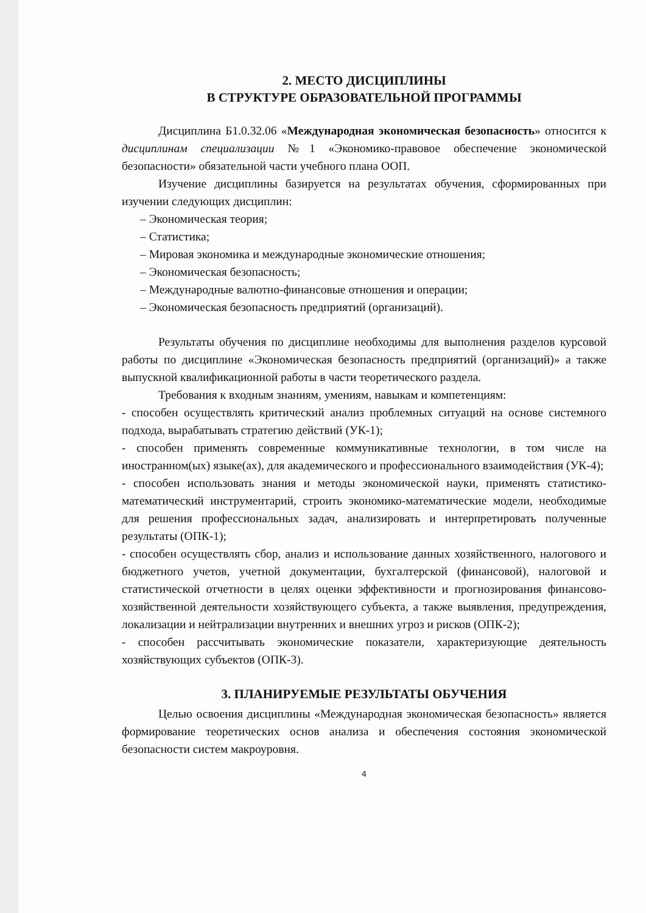2. МЕСТО ДИСЦИПЛИНЫ
В СТРУКТУРЕ ОБРАЗОВАТЕЛЬНОЙ ПРОГРАММЫ
Дисциплина Б1.0.32.06 «Международная экономическая безопасность» относится к дисциплинам специализации №1 «Экономико-правовое обеспечение экономической безопасности» обязательной части учебного плана ООП.
Изучение дисциплины базируется на результатах обучения, сформированных при изучении следующих дисциплин:
– Экономическая теория;
– Статистика;
– Мировая экономика и международные экономические отношения;
– Экономическая безопасность;
– Международные валютно-финансовые отношения и операции;
– Экономическая безопасность предприятий (организаций).
Результаты обучения по дисциплине необходимы для выполнения разделов курсовой работы по дисциплине «Экономическая безопасность предприятий (организаций)» а также выпускной квалификационной работы в части теоретического раздела.
Требования к входным знаниям, умениям, навыкам и компетенциям:
- способен осуществлять критический анализ проблемных ситуаций на основе системного подхода, вырабатывать стратегию действий (УК-1);
- способен применять современные коммуникативные технологии, в том числе на иностранном(ых) языке(ах), для академического и профессионального взаимодействия (УК-4);
- способен использовать знания и методы экономической науки, применять статистико-математический инструментарий, строить экономико-математические модели, необходимые для решения профессиональных задач, анализировать и интерпретировать полученные результаты (ОПК-1);
- способен осуществлять сбор, анализ и использование данных хозяйственного, налогового и бюджетного учетов, учетной документации, бухгалтерской (финансовой), налоговой и статистической отчетности в целях оценки эффективности и прогнозирования финансово-хозяйственной деятельности хозяйствующего субъекта, а также выявления, предупреждения, локализации и нейтрализации внутренних и внешних угроз и рисков (ОПК-2);
- способен рассчитывать экономические показатели, характеризующие деятельность хозяйствующих субъектов (ОПК-3).
3. ПЛАНИРУЕМЫЕ РЕЗУЛЬТАТЫ ОБУЧЕНИЯ
Целью освоения дисциплины «Международная экономическая безопасность» является формирование теоретических основ анализа и обеспечения состояния экономической безопасности систем макроуровня.
4